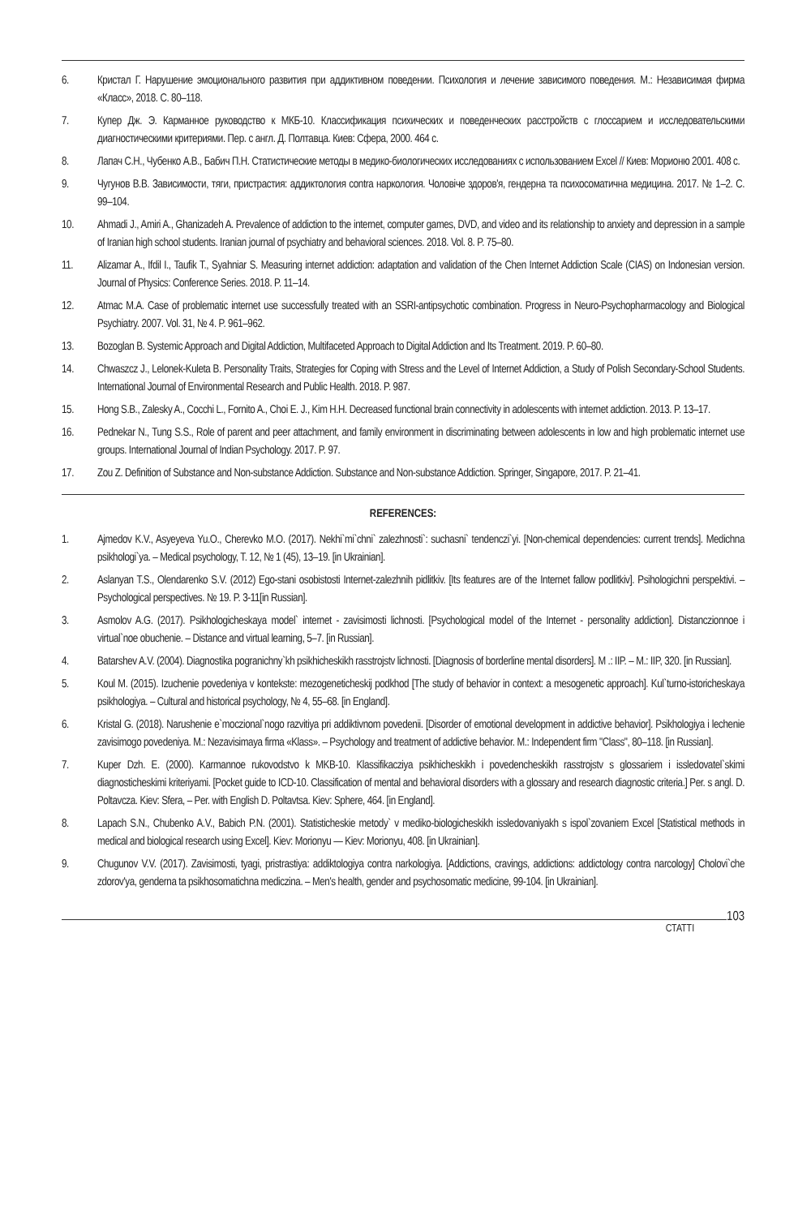6. Кристал Г. Нарушение эмоционального развития при аддиктивном поведении. Психология и лечение зависимого поведения. М.: Независимая фирма «Класс», 2018. С. 80–118.
7. Купер Дж. Э. Карманное руководство к МКБ-10. Классификация психических и поведенческих расстройств с глоссарием и исследовательскими диагностическими критериями. Пер. с англ. Д. Полтавца. Киев: Сфера, 2000. 464 с.
8. Лапач С.Н., Чубенко А.В., Бабич П.Н. Статистические методы в медико-биологических исследованиях с использованием Excel // Киев: Морионю 2001. 408 с.
9. Чугунов В.В. Зависимости, тяги, пристрастия: аддиктология contra наркология. Чоловіче здоров'я, гендерна та психосоматична медицина. 2017. № 1–2. С. 99–104.
10. Ahmadi J., Amiri A., Ghanizadeh A. Prevalence of addiction to the internet, computer games, DVD, and video and its relationship to anxiety and depression in a sample of Iranian high school students. Iranian journal of psychiatry and behavioral sciences. 2018. Vol. 8. P. 75–80.
11. Alizamar A., Ifdil I., Taufik T., Syahniar S. Measuring internet addiction: adaptation and validation of the Chen Internet Addiction Scale (CIAS) on Indonesian version. Journal of Physics: Conference Series. 2018. P. 11–14.
12. Atmac M.A. Case of problematic internet use successfully treated with an SSRI-antipsychotic combination. Progress in Neuro-Psychopharmacology and Biological Psychiatry. 2007. Vol. 31, № 4. P. 961–962.
13. Bozoglan B. Systemic Approach and Digital Addiction, Multifaceted Approach to Digital Addiction and Its Treatment. 2019. P. 60–80.
14. Chwaszcz J., Lelonek-Kuleta B. Personality Traits, Strategies for Coping with Stress and the Level of Internet Addiction, a Study of Polish Secondary-School Students. International Journal of Environmental Research and Public Health. 2018. P. 987.
15. Hong S.B., Zalesky A., Cocchi L., Fornito A., Choi E. J., Kim H.H. Decreased functional brain connectivity in adolescents with internet addiction. 2013. P. 13–17.
16. Pednekar N., Tung S.S., Role of parent and peer attachment, and family environment in discriminating between adolescents in low and high problematic internet use groups. International Journal of Indian Psychology. 2017. P. 97.
17. Zou Z. Definition of Substance and Non-substance Addiction. Substance and Non-substance Addiction. Springer, Singapore, 2017. P. 21–41.
REFERENCES:
1. Ajmedov K.V., Asyeyeva Yu.O., Cherevko M.O. (2017). Nekhi`mi`chni` zalezhnosti`: suchasni` tendenczi`yi. [Non-chemical dependencies: current trends]. Medichna psikhologi`ya. – Medical psychology, T. 12, № 1 (45), 13–19. [in Ukrainian].
2. Aslanyan T.S., Olendarenko S.V. (2012) Ego-stani osobistosti Internet-zalezhnih pidlitkiv. [Its features are of the Internet fallow podlitkiv]. Psihologichni perspektivi. – Psychological perspectives. № 19. P. 3-11[in Russian].
3. Asmolov A.G. (2017). Psikhologicheskaya model` internet - zavisimosti lichnosti. [Psychological model of the Internet - personality addiction]. Distanczionnoe i virtual`noe obuchenie. – Distance and virtual learning, 5–7. [in Russian].
4. Batarshev A.V. (2004). Diagnostika pogranichny`kh psikhicheskikh rasstrojstv lichnosti. [Diagnosis of borderline mental disorders]. M .: IIP. – M.: IIP, 320. [in Russian].
5. Koul M. (2015). Izuchenie povedeniya v kontekste: mezogeneticheskij podkhod [The study of behavior in context: a mesogenetic approach]. Kul`turno-istoricheskaya psikhologiya. – Cultural and historical psychology, № 4, 55–68. [in England].
6. Kristal G. (2018). Narushenie e`moczional`nogo razvitiya pri addiktivnom povedenii. [Disorder of emotional development in addictive behavior]. Psikhologiya i lechenie zavisimogo povedeniya. M.: Nezavisimaya firma «Klass». – Psychology and treatment of addictive behavior. M.: Independent firm "Class", 80–118. [in Russian].
7. Kuper Dzh. E. (2000). Karmannoe rukovodstvo k MKB-10. Klassifikacziya psikhicheskikh i povedencheskikh rasstrojstv s glossariem i issledovatel`skimi diagnosticheskimi kriteriyami. [Pocket guide to ICD-10. Classification of mental and behavioral disorders with a glossary and research diagnostic criteria.] Per. s angl. D. Poltavcza. Kiev: Sfera, – Per. with English D. Poltavtsa. Kiev: Sphere, 464. [in England].
8. Lapach S.N., Chubenko A.V., Babich P.N. (2001). Statisticheskie metody` v mediko-biologicheskikh issledovaniyakh s ispol`zovaniem Excel [Statistical methods in medical and biological research using Excel]. Kiev: Morionyu — Kiev: Morionyu, 408. [in Ukrainian].
9. Chugunov V.V. (2017). Zavisimosti, tyagi, pristrastiya: addiktologiya contra narkologiya. [Addictions, cravings, addictions: addictology contra narcology] Cholovi`che zdorov'ya, genderna ta psikhosomatichna mediczina. – Men's health, gender and psychosomatic medicine, 99-104. [in Ukrainian].
СТАТТІ
103